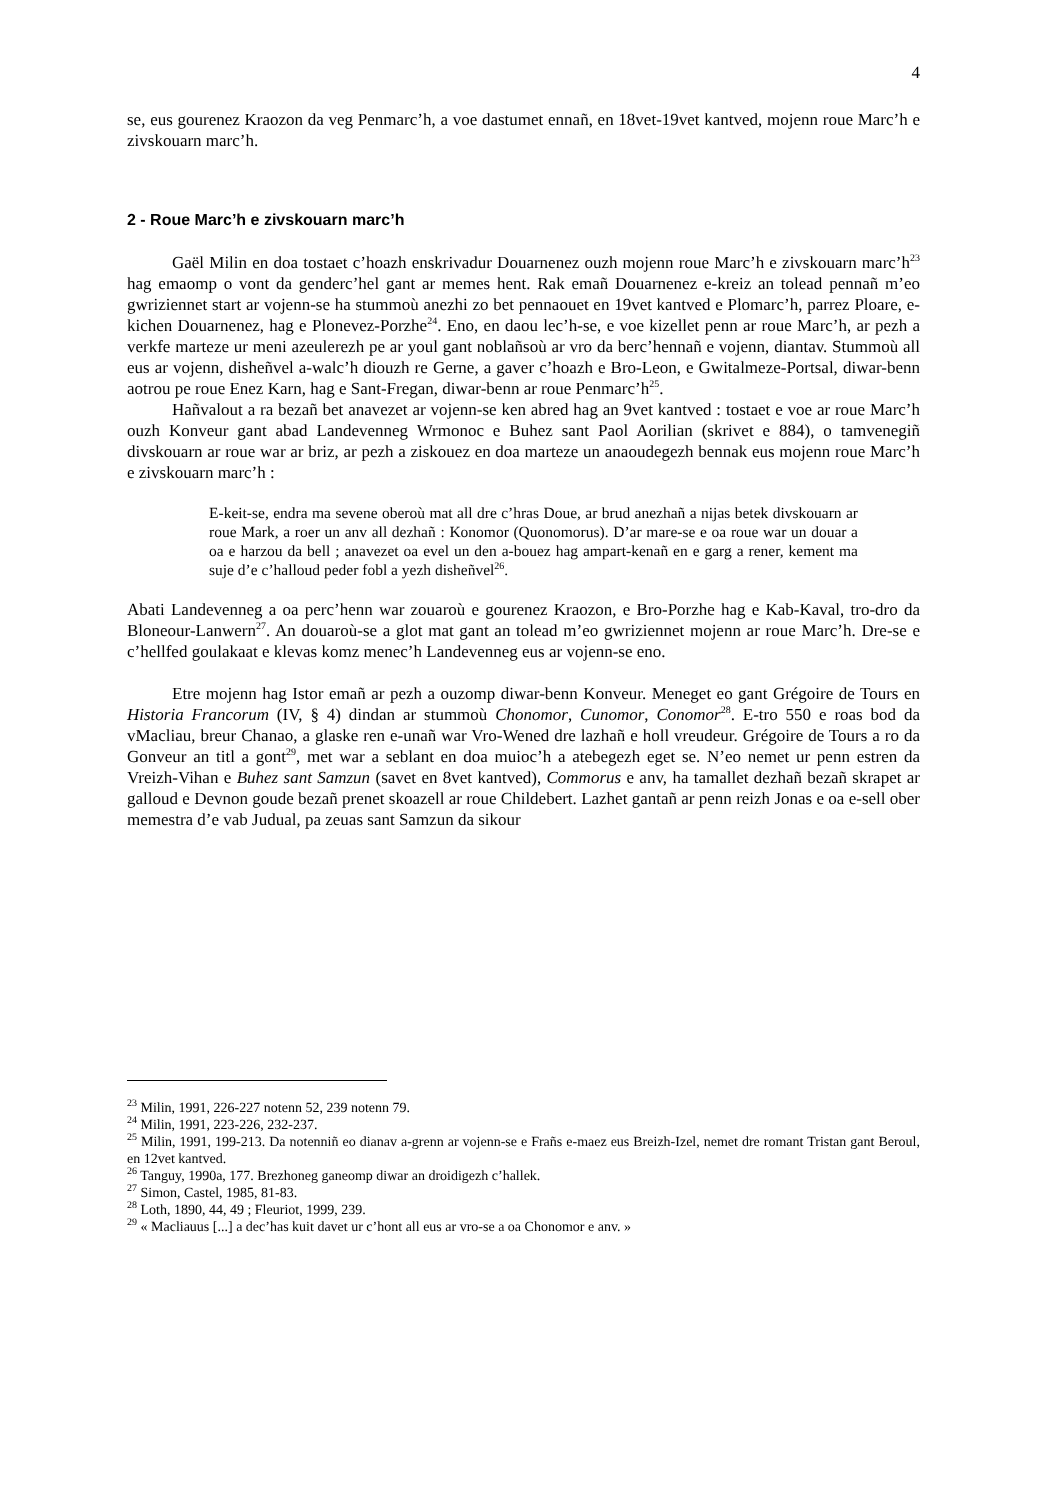4
se, eus gourenez Kraozon da veg Penmarc’h, a voe dastumet ennañ, en 18vet-19vet kantved, mojenn roue Marc’h e zivskouarn marc’h.
2 - Roue Marc’h e zivskouarn marc’h
Gaël Milin en doa tostaet c’hoazh enskrivadur Douarnenez ouzh mojenn roue Marc’h e zivskouarn marc’h<sup>23</sup> hag emaomp o vont da genderc’hel gant ar memes hent. Rak emañ Douarnenez e-kreiz an tolead pennañ m’eo gwriziennet start ar vojenn-se ha stummoù anezhi zo bet pennaouet en 19vet kantved e Plomarc’h, parrez Ploare, e-kichen Douarnenez, hag e Plonevez-Porzhe<sup>24</sup>. Eno, en daou lec’h-se, e voe kizellet penn ar roue Marc’h, ar pezh a verkfe marteze ur meni azeulerezh pe ar youl gant noblañsoù ar vro da berc’hennañ e vojenn, diantav. Stummoù all eus ar vojenn, disheñvel a-walc’h diouzh re Gerne, a gaver c’hoazh e Bro-Leon, e Gwitalmeze-Portsal, diwar-benn aotrou pe roue Enez Karn, hag e Sant-Fregan, diwar-benn ar roue Penmarc’h<sup>25</sup>.
Hañvalout a ra bezañ bet anavezet ar vojenn-se ken abred hag an 9vet kantved : tostaet e voe ar roue Marc’h ouzh Konveur gant abad Landevenneg Wrmonoc e Buhez sant Paol Aorilian (skrivet e 884), o tamvenegiñ divskouarn ar roue war ar briz, ar pezh a ziskouez en doa marteze un anaoudegezh bennak eus mojenn roue Marc’h e zivskouarn marc’h :
E-keit-se, endra ma sevene oberoù mat all dre c’hras Doue, ar brud anezhañ a nijas betek divskouarn ar roue Mark, a roer un anv all dezhañ : Konomor (Quonomorus). D’ar mare-se e oa roue war un douar a oa e harzou da bell ; anavezet oa evel un den a-bouez hag ampart-kenañ en e garg a rener, kement ma suje d’e c’halloud peder fobl a yezh disheñvel<sup>26</sup>.
Abati Landevenneg a oa perc’henn war zouaroù e gourenez Kraozon, e Bro-Porzhe hag e Kab-Kaval, tro-dro da Bloneour-Lanwern<sup>27</sup>. An douaroù-se a glot mat gant an tolead m’eo gwriziennet mojenn ar roue Marc’h. Dre-se e c’hellfed goulakaat e klevas komz menec’h Landevenneg eus ar vojenn-se eno.
Etre mojenn hag Istor emañ ar pezh a ouzomp diwar-benn Konveur. Meneget eo gant Grégoire de Tours en Historia Francorum (IV, § 4) dindan ar stummoù Chonomor, Cunomor, Conomor<sup>28</sup>. E-tro 550 e roas bod da vMacliau, breur Chanao, a glaske ren e-unañ war Vro-Wened dre lazhañ e holl vreudeur. Grégoire de Tours a ro da Gonveur an titl a gont<sup>29</sup>, met war a seblant en doa muioc’h a atebegezh eget se. N’eo nemet ur penn estren da Vreizh-Vihan e Buhez sant Samzun (savet en 8vet kantved), Commorus e anv, ha tamallet dezhañ bezañ skrapet ar galloud e Devnon goude bezañ prenet skoazell ar roue Childebert. Lazhet gantañ ar penn reizh Jonas e oa e-sell ober memestra d’e vab Judual, pa zeuas sant Samzun da sikour
<sup>23</sup> Milin, 1991, 226-227 notenn 52, 239 notenn 79.
<sup>24</sup> Milin, 1991, 223-226, 232-237.
<sup>25</sup> Milin, 1991, 199-213. Da notenniñ eo dianav a-grenn ar vojenn-se e Frañs e-maez eus Breizh-Izel, nemet dre romant Tristan gant Beroul, en 12vet kantved.
<sup>26</sup> Tanguy, 1990a, 177. Brezhoneg ganeomp diwar an droidigezh c’hallek.
<sup>27</sup> Simon, Castel, 1985, 81-83.
<sup>28</sup> Loth, 1890, 44, 49 ; Fleuriot, 1999, 239.
<sup>29</sup> « Macliauus [...] a dec’has kuit davet ur c’hont all eus ar vro-se a oa Chonomor e anv. »